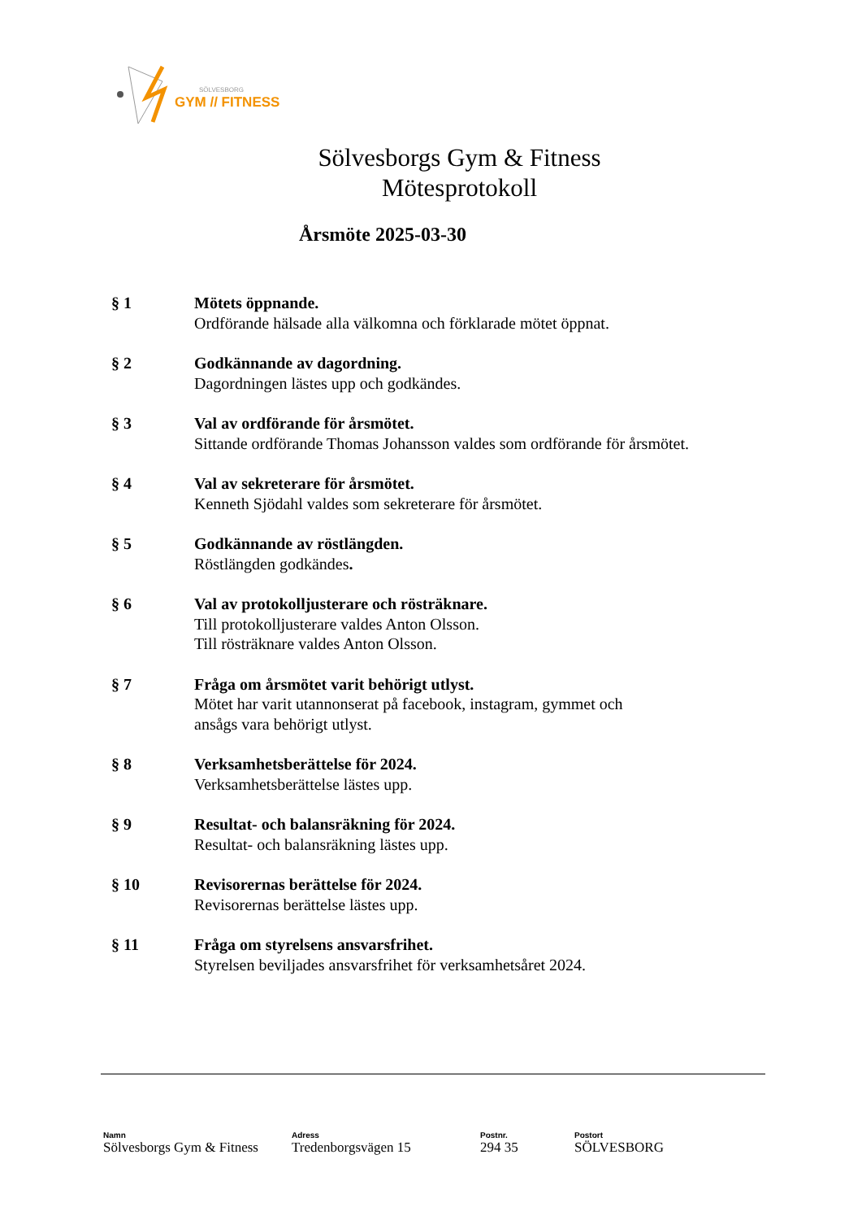SÖLVESBORG
GYM // FITNESS
Sölvesborgs Gym & Fitness
Mötesprotokoll
Årsmöte 2025-03-30
§ 1 Mötets öppnande.
Ordförande hälsade alla välkomna och förklarade mötet öppnat.
§ 2 Godkännande av dagordning.
Dagordningen lästes upp och godkändes.
§ 3 Val av ordförande för årsmötet.
Sittande ordförande Thomas Johansson valdes som ordförande för årsmötet.
§ 4 Val av sekreterare för årsmötet.
Kenneth Sjödahl valdes som sekreterare för årsmötet.
§ 5 Godkännande av röstlängden.
Röstlängden godkändes.
§ 6 Val av protokolljusterare och rösträknare.
Till protokolljusterare valdes Anton Olsson.
Till rösträknare valdes Anton Olsson.
§ 7 Fråga om årsmötet varit behörigt utlyst.
Mötet har varit utannonserat på facebook, instagram, gymmet och
ansågs vara behörigt utlyst.
§ 8 Verksamhetsberättelse för 2024.
Verksamhetsberättelse lästes upp.
§ 9 Resultat- och balansräkning för 2024.
Resultat- och balansräkning lästes upp.
§ 10 Revisorernas berättelse för 2024.
Revisorernas berättelse lästes upp.
§ 11 Fråga om styrelsens ansvarsfrihet.
Styrelsen beviljades ansvarsfrihet för verksamhetsåret 2024.
Namn
Sölvesborgs Gym & Fitness
Adress
Tredenborgsvägen 15
Postnr.
294 35
Postort
SÖLVESBORG